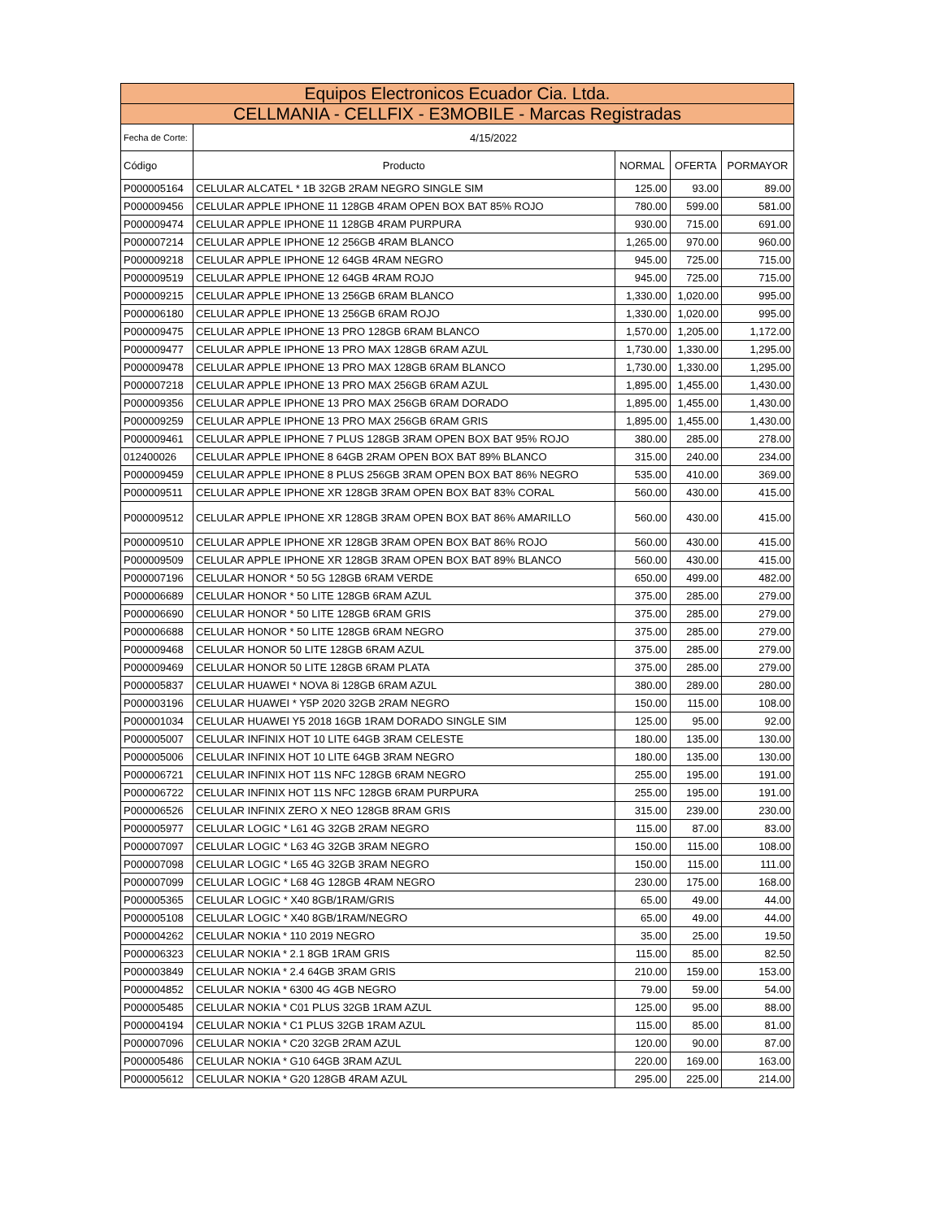| Equipos Electronicos Ecuador Cia. Ltda. | | | | |
| --- | --- | --- | --- | --- |
| CELLMANIA - CELLFIX - E3MOBILE - Marcas Registradas | | | | |
| Fecha de Corte: | 4/15/2022 | | | |
| Código | Producto | NORMAL | OFERTA | PORMAYOR |
| P000005164 | CELULAR ALCATEL * 1B 32GB 2RAM NEGRO SINGLE SIM | 125.00 | 93.00 | 89.00 |
| P000009456 | CELULAR APPLE IPHONE 11 128GB 4RAM OPEN BOX BAT 85% ROJO | 780.00 | 599.00 | 581.00 |
| P000009474 | CELULAR APPLE IPHONE 11 128GB 4RAM PURPURA | 930.00 | 715.00 | 691.00 |
| P000007214 | CELULAR APPLE IPHONE 12 256GB 4RAM BLANCO | 1,265.00 | 970.00 | 960.00 |
| P000009218 | CELULAR APPLE IPHONE 12 64GB 4RAM NEGRO | 945.00 | 725.00 | 715.00 |
| P000009519 | CELULAR APPLE IPHONE 12 64GB 4RAM ROJO | 945.00 | 725.00 | 715.00 |
| P000009215 | CELULAR APPLE IPHONE 13 256GB 6RAM BLANCO | 1,330.00 | 1,020.00 | 995.00 |
| P000006180 | CELULAR APPLE IPHONE 13 256GB 6RAM ROJO | 1,330.00 | 1,020.00 | 995.00 |
| P000009475 | CELULAR APPLE IPHONE 13 PRO 128GB 6RAM BLANCO | 1,570.00 | 1,205.00 | 1,172.00 |
| P000009477 | CELULAR APPLE IPHONE 13 PRO MAX 128GB 6RAM AZUL | 1,730.00 | 1,330.00 | 1,295.00 |
| P000009478 | CELULAR APPLE IPHONE 13 PRO MAX 128GB 6RAM BLANCO | 1,730.00 | 1,330.00 | 1,295.00 |
| P000007218 | CELULAR APPLE IPHONE 13 PRO MAX 256GB 6RAM AZUL | 1,895.00 | 1,455.00 | 1,430.00 |
| P000009356 | CELULAR APPLE IPHONE 13 PRO MAX 256GB 6RAM DORADO | 1,895.00 | 1,455.00 | 1,430.00 |
| P000009259 | CELULAR APPLE IPHONE 13 PRO MAX 256GB 6RAM GRIS | 1,895.00 | 1,455.00 | 1,430.00 |
| P000009461 | CELULAR APPLE IPHONE 7 PLUS 128GB 3RAM OPEN BOX BAT 95% ROJO | 380.00 | 285.00 | 278.00 |
| 012400026 | CELULAR APPLE IPHONE 8 64GB 2RAM OPEN BOX BAT 89% BLANCO | 315.00 | 240.00 | 234.00 |
| P000009459 | CELULAR APPLE IPHONE 8 PLUS 256GB 3RAM OPEN BOX BAT 86% NEGRO | 535.00 | 410.00 | 369.00 |
| P000009511 | CELULAR APPLE IPHONE XR 128GB 3RAM OPEN BOX BAT 83% CORAL | 560.00 | 430.00 | 415.00 |
| P000009512 | CELULAR APPLE IPHONE XR 128GB 3RAM OPEN BOX BAT 86% AMARILLO | 560.00 | 430.00 | 415.00 |
| P000009510 | CELULAR APPLE IPHONE XR 128GB 3RAM OPEN BOX BAT 86% ROJO | 560.00 | 430.00 | 415.00 |
| P000009509 | CELULAR APPLE IPHONE XR 128GB 3RAM OPEN BOX BAT 89% BLANCO | 560.00 | 430.00 | 415.00 |
| P000007196 | CELULAR HONOR * 50 5G 128GB 6RAM VERDE | 650.00 | 499.00 | 482.00 |
| P000006689 | CELULAR HONOR * 50 LITE 128GB 6RAM AZUL | 375.00 | 285.00 | 279.00 |
| P000006690 | CELULAR HONOR * 50 LITE 128GB 6RAM GRIS | 375.00 | 285.00 | 279.00 |
| P000006688 | CELULAR HONOR * 50 LITE 128GB 6RAM NEGRO | 375.00 | 285.00 | 279.00 |
| P000009468 | CELULAR HONOR 50 LITE 128GB 6RAM AZUL | 375.00 | 285.00 | 279.00 |
| P000009469 | CELULAR HONOR 50 LITE 128GB 6RAM PLATA | 375.00 | 285.00 | 279.00 |
| P000005837 | CELULAR HUAWEI * NOVA 8i 128GB 6RAM AZUL | 380.00 | 289.00 | 280.00 |
| P000003196 | CELULAR HUAWEI * Y5P 2020 32GB 2RAM NEGRO | 150.00 | 115.00 | 108.00 |
| P000001034 | CELULAR HUAWEI Y5 2018 16GB 1RAM DORADO SINGLE SIM | 125.00 | 95.00 | 92.00 |
| P000005007 | CELULAR INFINIX HOT 10 LITE 64GB 3RAM CELESTE | 180.00 | 135.00 | 130.00 |
| P000005006 | CELULAR INFINIX HOT 10 LITE 64GB 3RAM NEGRO | 180.00 | 135.00 | 130.00 |
| P000006721 | CELULAR INFINIX HOT 11S NFC 128GB 6RAM NEGRO | 255.00 | 195.00 | 191.00 |
| P000006722 | CELULAR INFINIX HOT 11S NFC 128GB 6RAM PURPURA | 255.00 | 195.00 | 191.00 |
| P000006526 | CELULAR INFINIX ZERO X NEO 128GB 8RAM GRIS | 315.00 | 239.00 | 230.00 |
| P000005977 | CELULAR LOGIC * L61 4G 32GB 2RAM NEGRO | 115.00 | 87.00 | 83.00 |
| P000007097 | CELULAR LOGIC * L63 4G 32GB 3RAM NEGRO | 150.00 | 115.00 | 108.00 |
| P000007098 | CELULAR LOGIC * L65 4G 32GB 3RAM NEGRO | 150.00 | 115.00 | 111.00 |
| P000007099 | CELULAR LOGIC * L68 4G 128GB 4RAM NEGRO | 230.00 | 175.00 | 168.00 |
| P000005365 | CELULAR LOGIC * X40 8GB/1RAM/GRIS | 65.00 | 49.00 | 44.00 |
| P000005108 | CELULAR LOGIC * X40 8GB/1RAM/NEGRO | 65.00 | 49.00 | 44.00 |
| P000004262 | CELULAR NOKIA * 110 2019 NEGRO | 35.00 | 25.00 | 19.50 |
| P000006323 | CELULAR NOKIA * 2.1 8GB 1RAM GRIS | 115.00 | 85.00 | 82.50 |
| P000003849 | CELULAR NOKIA * 2.4 64GB 3RAM GRIS | 210.00 | 159.00 | 153.00 |
| P000004852 | CELULAR NOKIA * 6300 4G 4GB NEGRO | 79.00 | 59.00 | 54.00 |
| P000005485 | CELULAR NOKIA * C01 PLUS 32GB 1RAM AZUL | 125.00 | 95.00 | 88.00 |
| P000004194 | CELULAR NOKIA * C1 PLUS 32GB 1RAM AZUL | 115.00 | 85.00 | 81.00 |
| P000007096 | CELULAR NOKIA * C20 32GB 2RAM AZUL | 120.00 | 90.00 | 87.00 |
| P000005486 | CELULAR NOKIA * G10 64GB 3RAM AZUL | 220.00 | 169.00 | 163.00 |
| P000005612 | CELULAR NOKIA * G20 128GB 4RAM AZUL | 295.00 | 225.00 | 214.00 |